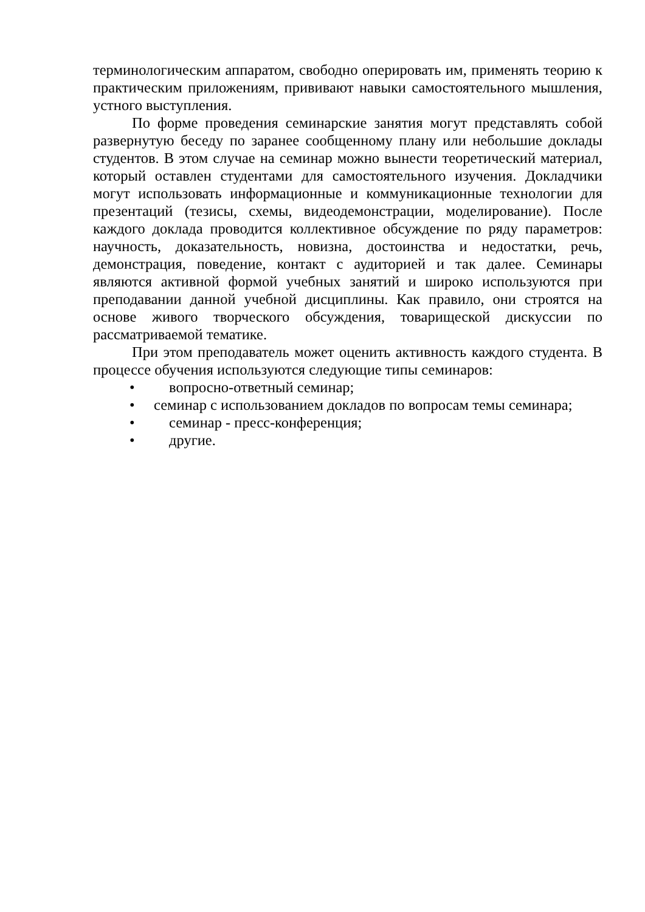терминологическим аппаратом, свободно оперировать им, применять теорию к практическим приложениям, прививают навыки самостоятельного мышления, устного выступления.
По форме проведения семинарские занятия могут представлять собой развернутую беседу по заранее сообщенному плану или небольшие доклады студентов. В этом случае на семинар можно вынести теоретический материал, который оставлен студентами для самостоятельного изучения. Докладчики могут использовать информационные и коммуникационные технологии для презентаций (тезисы, схемы, видеодемонстрации, моделирование). После каждого доклада проводится коллективное обсуждение по ряду параметров: научность, доказательность, новизна, достоинства и недостатки, речь, демонстрация, поведение, контакт с аудиторией и так далее. Семинары являются активной формой учебных занятий и широко используются при преподавании данной учебной дисциплины. Как правило, они строятся на основе живого творческого обсуждения, товарищеской дискуссии по рассматриваемой тематике.
При этом преподаватель может оценить активность каждого студента. В процессе обучения используются следующие типы семинаров:
• вопросно-ответный семинар;
• семинар с использованием докладов по вопросам темы семинара;
• семинар - пресс-конференция;
• другие.